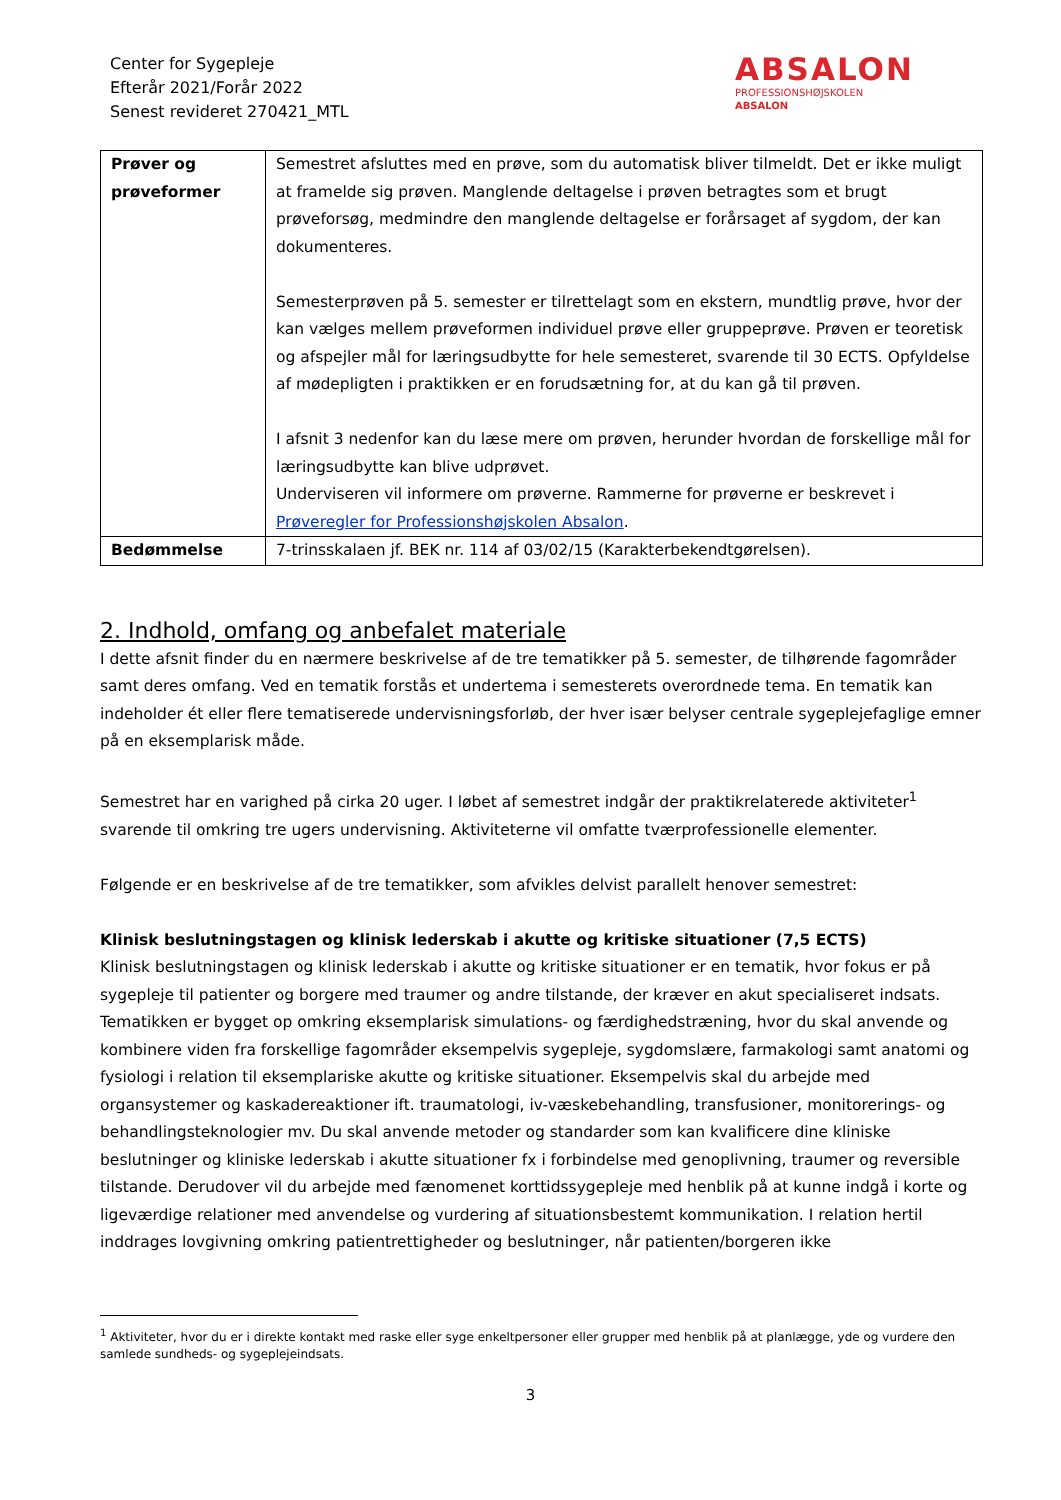Center for Sygepleje
Efterår 2021/Forår 2022
Senest revideret 270421_MTL
ABSALON
PROFESSIONSHØJSKOLEN
ABSALON
| Prøver og prøveformer | Semestret afsluttes med en prøve, som du automatisk bliver tilmeldt. Det er ikke muligt at framelde sig prøven. Manglende deltagelse i prøven betragtes som et brugt prøveforsøg, medmindre den manglende deltagelse er forårsaget af sygdom, der kan dokumenteres. Semesterprøven på 5. semester er tilrettelagt som en ekstern, mundtlig prøve, hvor der kan vælges mellem prøveformen individuel prøve eller gruppeprøve. Prøven er teoretisk og afspejler mål for læringsudbytte for hele semesteret, svarende til 30 ECTS. Opfyldelse af mødepligten i praktikken er en forudsætning for, at du kan gå til prøven. I afsnit 3 nedenfor kan du læse mere om prøven, herunder hvordan de forskellige mål for læringsudbytte kan blive udprøvet. Underviseren vil informere om prøverne. Rammerne for prøverne er beskrevet i Prøveregler for Professionshøjskolen Absalon . |
| Bedømmelse | 7-trinsskalaen jf. BEK nr. 114 af 03/02/15 (Karakterbekendtgørelsen). |
2. Indhold, omfang og anbefalet materiale
I dette afsnit finder du en nærmere beskrivelse af de tre tematikker på 5. semester, de tilhørende fagområder samt deres omfang. Ved en tematik forstås et undertema i semesterets overordnede tema. En tematik kan indeholder ét eller flere tematiserede undervisningsforløb, der hver især belyser centrale sygeplejefaglige emner på en eksemplarisk måde.
Semestret har en varighed på cirka 20 uger. I løbet af semestret indgår der praktikrelaterede aktiviteter<sup>1</sup> svarende til omkring tre ugers undervisning. Aktiviteterne vil omfatte tværprofessionelle elementer.
Følgende er en beskrivelse af de tre tematikker, som afvikles delvist parallelt henover semestret:
Klinisk beslutningstagen og klinisk lederskab i akutte og kritiske situationer (7,5 ECTS)
Klinisk beslutningstagen og klinisk lederskab i akutte og kritiske situationer er en tematik, hvor fokus er på sygepleje til patienter og borgere med traumer og andre tilstande, der kræver en akut specialiseret indsats. Tematikken er bygget op omkring eksemplarisk simulations- og færdighedstræning, hvor du skal anvende og kombinere viden fra forskellige fagområder eksempelvis sygepleje, sygdomslære, farmakologi samt anatomi og fysiologi i relation til eksemplariske akutte og kritiske situationer. Eksempelvis skal du arbejde med organsystemer og kaskadereaktioner ift. traumatologi, iv-væskebehandling, transfusioner, monitorerings- og behandlingsteknologier mv. Du skal anvende metoder og standarder som kan kvalificere dine kliniske beslutninger og kliniske lederskab i akutte situationer fx i forbindelse med genoplivning, traumer og reversible tilstande. Derudover vil du arbejde med fænomenet korttidssygepleje med henblik på at kunne indgå i korte og ligeværdige relationer med anvendelse og vurdering af situationsbestemt kommunikation. I relation hertil inddrages lovgivning omkring patientrettigheder og beslutninger, når patienten/borgeren ikke
<sup>1</sup> Aktiviteter, hvor du er i direkte kontakt med raske eller syge enkeltpersoner eller grupper med henblik på at planlægge, yde og vurdere den samlede sundheds- og sygeplejeindsats.
3